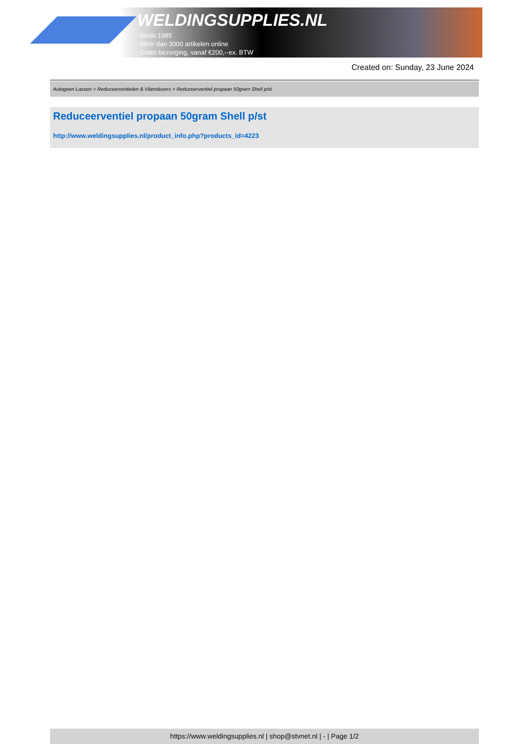WELDINGSUPPLIES.NL
- Sinds 1985
- Méér dan 3000 artikelen online
- Gratis bezorging, vanaf €200,--ex. BTW
Created on: Sunday, 23 June 2024
Autogeen Lassen > Reduceerventielen & Vlamdovers > Reduceerventiel propaan 50gram Shell p/st
Reduceerventiel propaan 50gram Shell p/st
http://www.weldingsupplies.nl/product_info.php?products_id=4223
https://www.weldingsupplies.nl | shop@stvnet.nl | - | Page 1/2